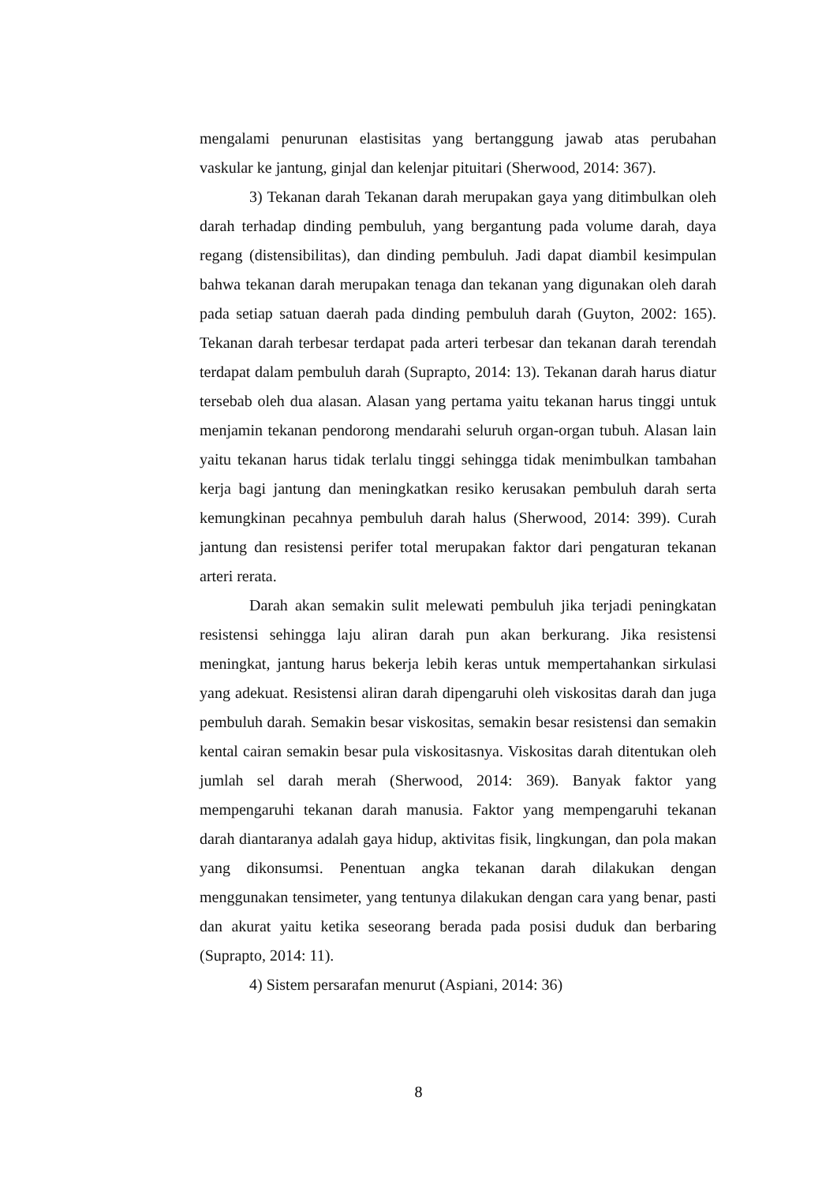mengalami penurunan elastisitas yang bertanggung jawab atas perubahan vaskular ke jantung, ginjal dan kelenjar pituitari (Sherwood, 2014: 367).
3) Tekanan darah Tekanan darah merupakan gaya yang ditimbulkan oleh darah terhadap dinding pembuluh, yang bergantung pada volume darah, daya regang (distensibilitas), dan dinding pembuluh. Jadi dapat diambil kesimpulan bahwa tekanan darah merupakan tenaga dan tekanan yang digunakan oleh darah pada setiap satuan daerah pada dinding pembuluh darah (Guyton, 2002: 165). Tekanan darah terbesar terdapat pada arteri terbesar dan tekanan darah terendah terdapat dalam pembuluh darah (Suprapto, 2014: 13). Tekanan darah harus diatur tersebab oleh dua alasan. Alasan yang pertama yaitu tekanan harus tinggi untuk menjamin tekanan pendorong mendarahi seluruh organ-organ tubuh. Alasan lain yaitu tekanan harus tidak terlalu tinggi sehingga tidak menimbulkan tambahan kerja bagi jantung dan meningkatkan resiko kerusakan pembuluh darah serta kemungkinan pecahnya pembuluh darah halus (Sherwood, 2014: 399). Curah jantung dan resistensi perifer total merupakan faktor dari pengaturan tekanan arteri rerata.
Darah akan semakin sulit melewati pembuluh jika terjadi peningkatan resistensi sehingga laju aliran darah pun akan berkurang. Jika resistensi meningkat, jantung harus bekerja lebih keras untuk mempertahankan sirkulasi yang adekuat. Resistensi aliran darah dipengaruhi oleh viskositas darah dan juga pembuluh darah. Semakin besar viskositas, semakin besar resistensi dan semakin kental cairan semakin besar pula viskositasnya. Viskositas darah ditentukan oleh jumlah sel darah merah (Sherwood, 2014: 369). Banyak faktor yang mempengaruhi tekanan darah manusia. Faktor yang mempengaruhi tekanan darah diantaranya adalah gaya hidup, aktivitas fisik, lingkungan, dan pola makan yang dikonsumsi. Penentuan angka tekanan darah dilakukan dengan menggunakan tensimeter, yang tentunya dilakukan dengan cara yang benar, pasti dan akurat yaitu ketika seseorang berada pada posisi duduk dan berbaring (Suprapto, 2014: 11).
4) Sistem persarafan menurut (Aspiani, 2014: 36)
8